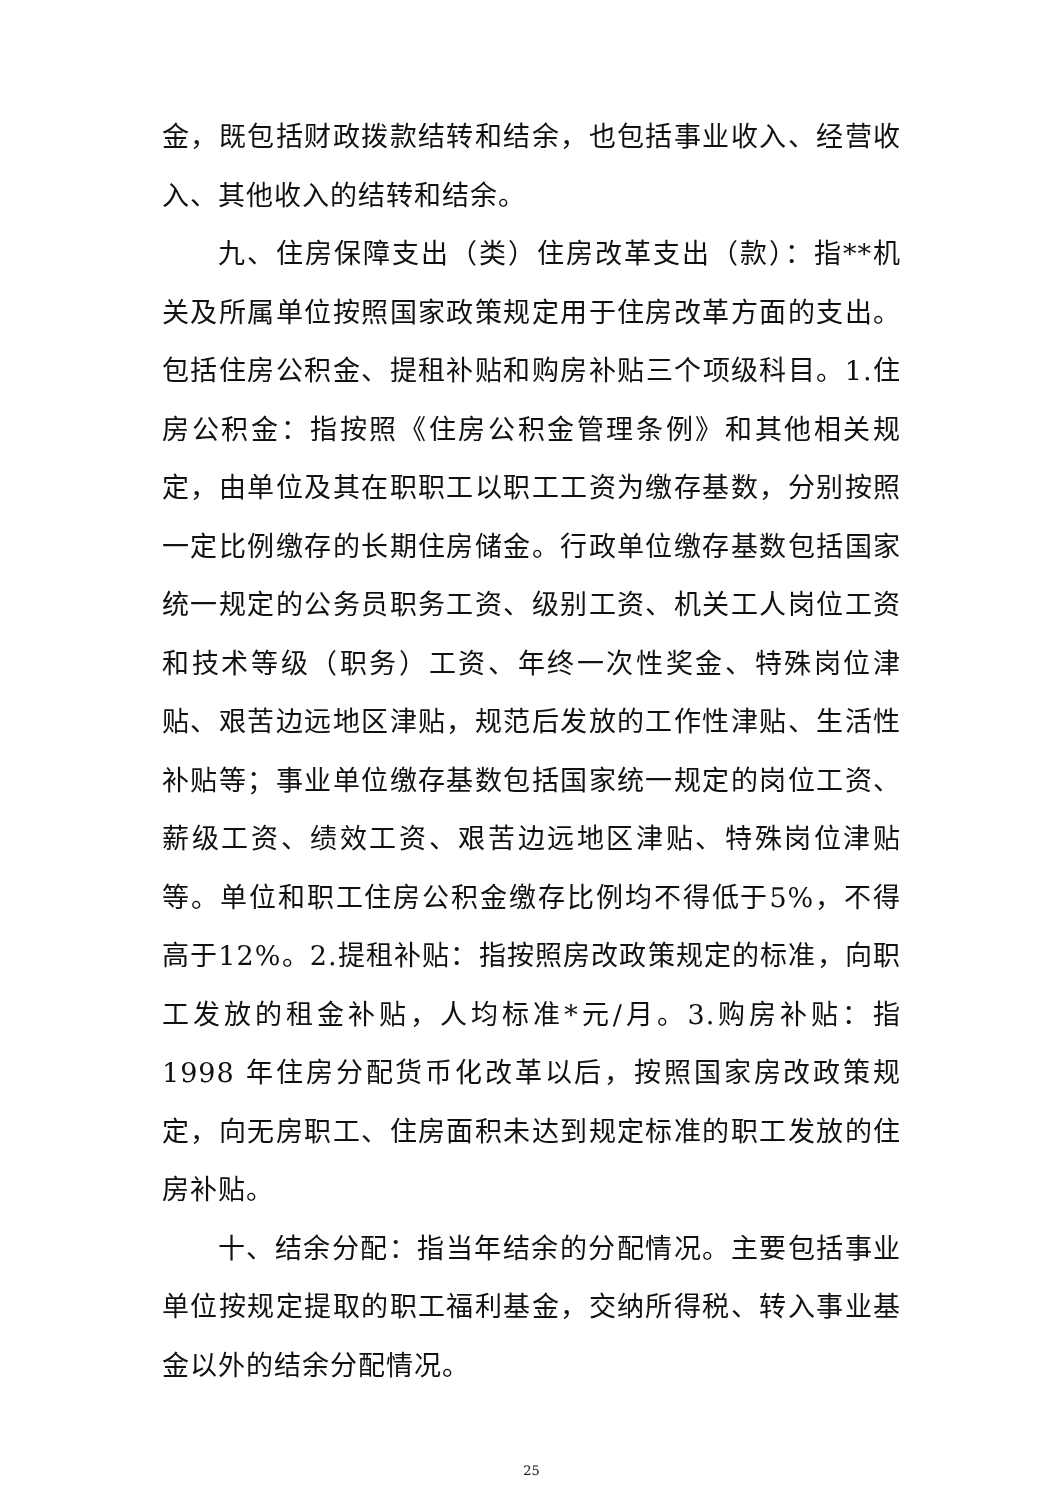金，既包括财政拨款结转和结余，也包括事业收入、经营收入、其他收入的结转和结余。
九、住房保障支出（类）住房改革支出（款）：指**机关及所属单位按照国家政策规定用于住房改革方面的支出。包括住房公积金、提租补贴和购房补贴三个项级科目。1.住房公积金：指按照《住房公积金管理条例》和其他相关规定，由单位及其在职职工以职工工资为缴存基数，分别按照一定比例缴存的长期住房储金。行政单位缴存基数包括国家统一规定的公务员职务工资、级别工资、机关工人岗位工资和技术等级（职务）工资、年终一次性奖金、特殊岗位津贴、艰苦边远地区津贴，规范后发放的工作性津贴、生活性补贴等；事业单位缴存基数包括国家统一规定的岗位工资、薪级工资、绩效工资、艰苦边远地区津贴、特殊岗位津贴等。单位和职工住房公积金缴存比例均不得低于5%，不得高于12%。2.提租补贴：指按照房改政策规定的标准，向职工发放的租金补贴，人均标准*元/月。3.购房补贴：指 1998 年住房分配货币化改革以后，按照国家房改政策规定，向无房职工、住房面积未达到规定标准的职工发放的住房补贴。
十、结余分配：指当年结余的分配情况。主要包括事业单位按规定提取的职工福利基金，交纳所得税、转入事业基金以外的结余分配情况。
25